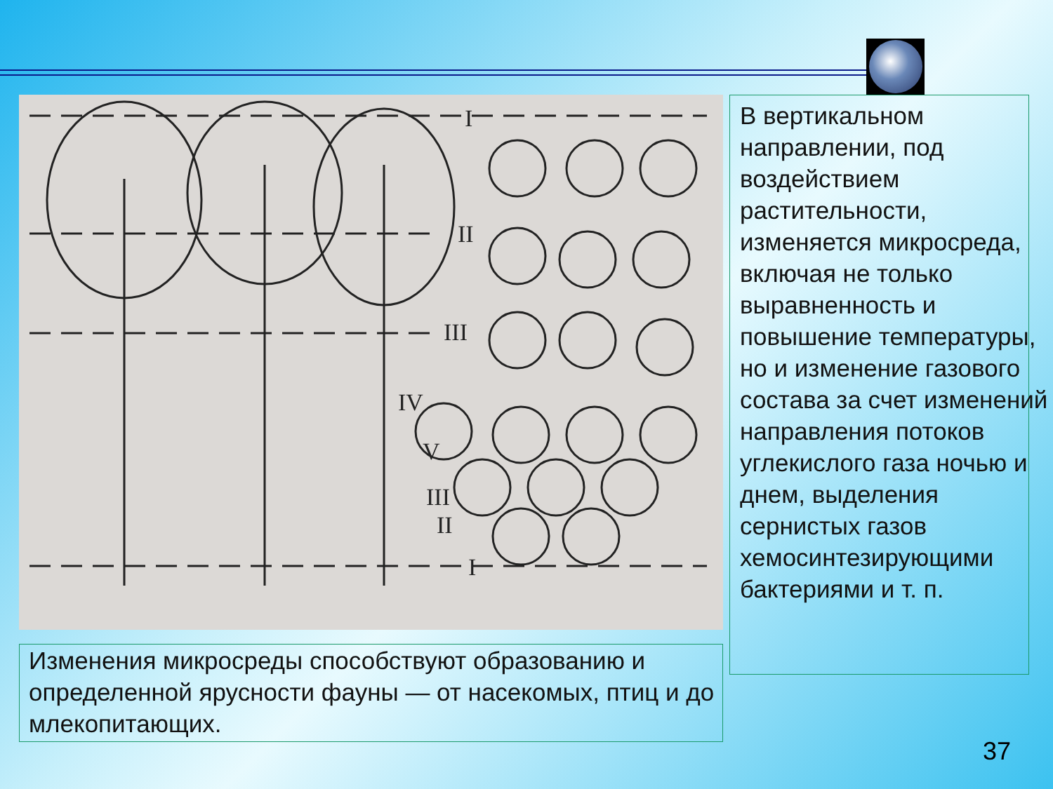I
II
III
IV
V
III
II
I
Изменения микросреды способствуют образованию и определенной ярусности фауны — от насекомых, птиц и до млекопитающих.
В вертикальном направлении, под воздействием растительности, изменяется микросреда, включая не только выравненность и повышение температуры, но и изменение газового состава за счет изменений направления потоков углекислого газа ночью и днем, выделения сернистых газов хемосинтезирующими бактериями и т. п.
37